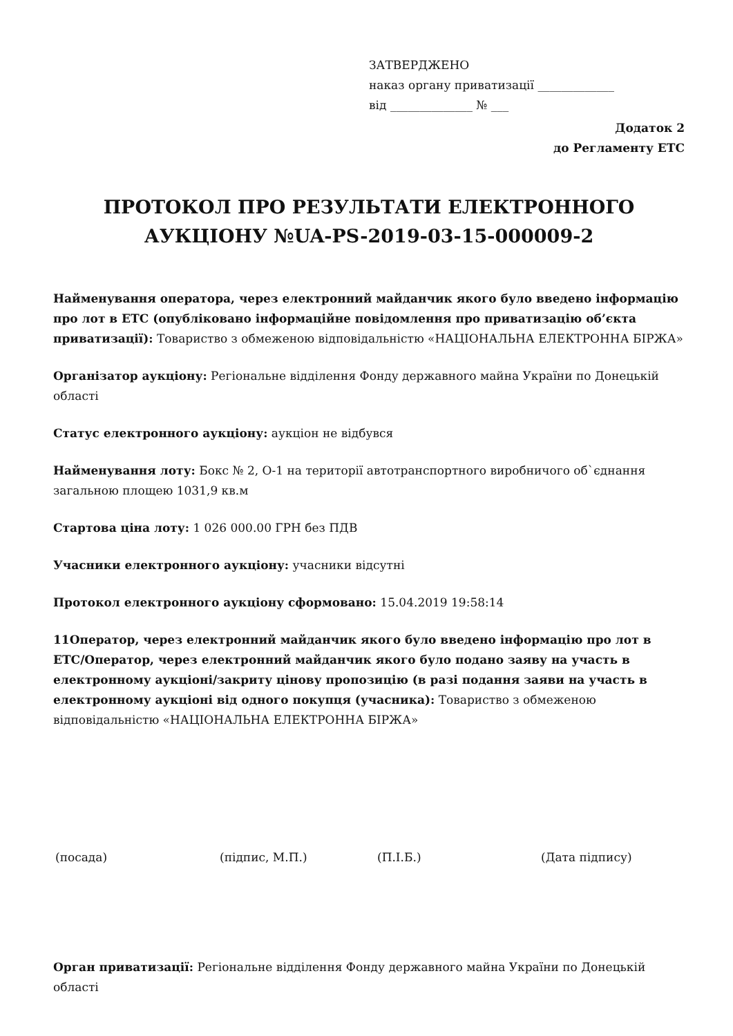ЗАТВЕРДЖЕНО
наказ органу приватизації _____________
від ______________ № ___
Додаток 2
до Регламенту ЕТС
ПРОТОКОЛ ПРО РЕЗУЛЬТАТИ ЕЛЕКТРОННОГО АУКЦІОНУ №UA-PS-2019-03-15-000009-2
Найменування оператора, через електронний майданчик якого було введено інформацію про лот в ЕТС (опубліковано інформаційне повідомлення про приватизацію об’єкта приватизації): Товариство з обмеженою відповідальністю «НАЦІОНАЛЬНА ЕЛЕКТРОННА БІРЖА»
Організатор аукціону: Регіональне відділення Фонду державного майна України по Донецькій області
Статус електронного аукціону: аукціон не відбувся
Найменування лоту: Бокс № 2, О-1 на території автотранспортного виробничого об`єднання загальною площею 1031,9 кв.м
Стартова ціна лоту: 1 026 000.00 ГРН без ПДВ
Учасники електронного аукціону: учасники відсутні
Протокол електронного аукціону сформовано: 15.04.2019 19:58:14
11Оператор, через електронний майданчик якого було введено інформацію про лот в ЕТС/Оператор, через електронний майданчик якого було подано заяву на участь в електронному аукціоні/закриту цінову пропозицію (в разі подання заяви на участь в електронному аукціоні від одного покупця (учасника): Товариство з обмеженою відповідальністю «НАЦІОНАЛЬНА ЕЛЕКТРОННА БІРЖА»
(посада) (підпис, М.П.) (П.І.Б.) (Дата підпису)
Орган приватизації: Регіональне відділення Фонду державного майна України по Донецькій області